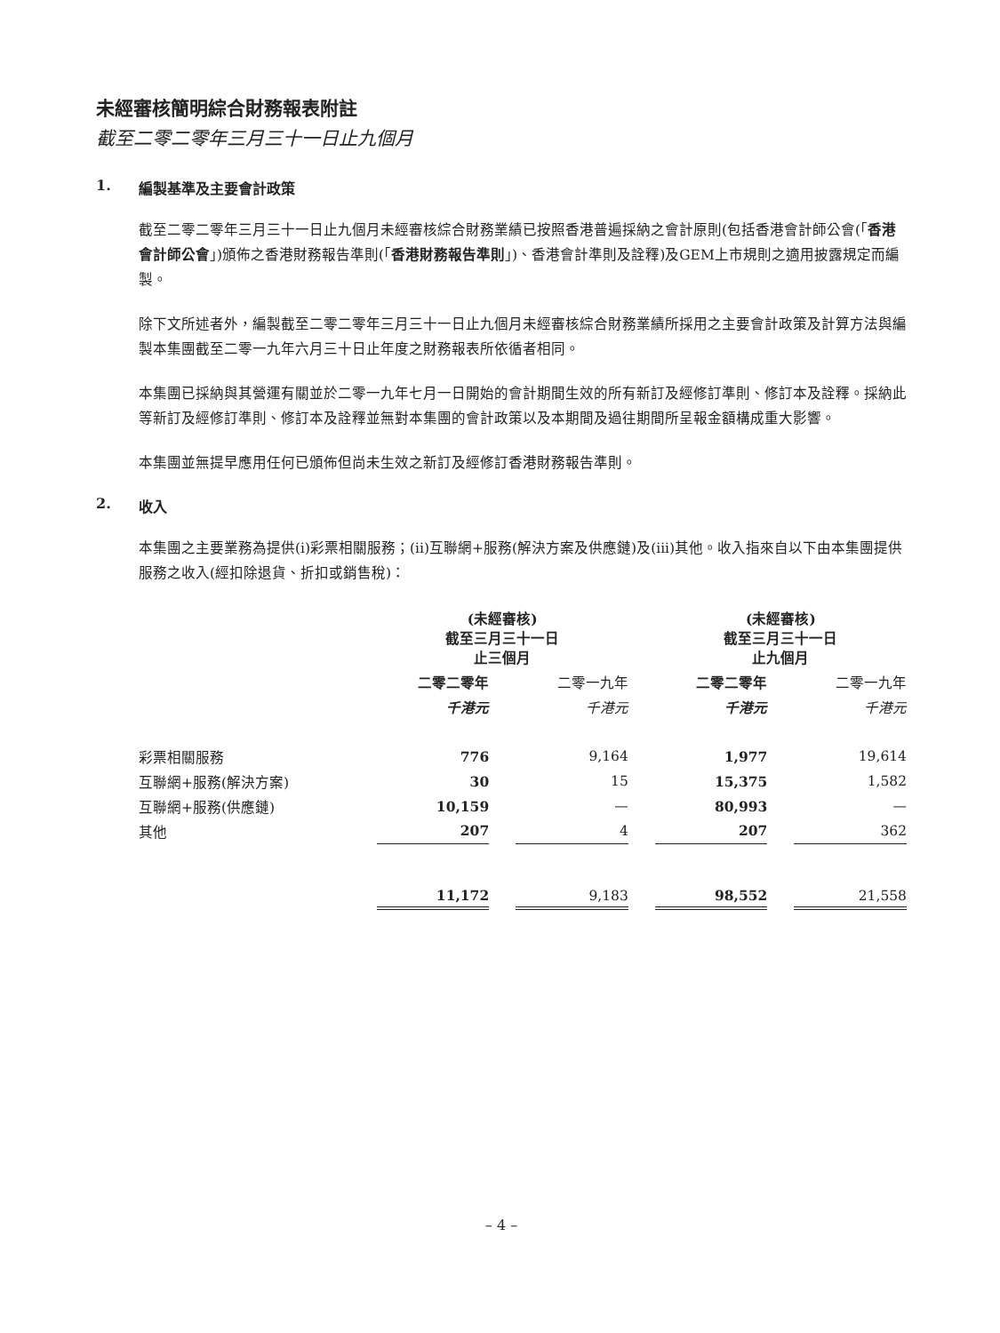未經審核簡明綜合財務報表附註
截至二零二零年三月三十一日止九個月
1. 編製基準及主要會計政策
截至二零二零年三月三十一日止九個月未經審核綜合財務業績已按照香港普遍採納之會計原則(包括香港會計師公會(「香港會計師公會」)頒佈之香港財務報告準則(「香港財務報告準則」)、香港會計準則及詮釋)及GEM上市規則之適用披露規定而編製。
除下文所述者外，編製截至二零二零年三月三十一日止九個月未經審核綜合財務業績所採用之主要會計政策及計算方法與編製本集團截至二零一九年六月三十日止年度之財務報表所依循者相同。
本集團已採納與其營運有關並於二零一九年七月一日開始的會計期間生效的所有新訂及經修訂準則、修訂本及詮釋。採納此等新訂及經修訂準則、修訂本及詮釋並無對本集團的會計政策以及本期間及過往期間所呈報金額構成重大影響。
本集團並無提早應用任何已頒佈但尚未生效之新訂及經修訂香港財務報告準則。
2. 收入
本集團之主要業務為提供(i)彩票相關服務；(ii)互聯網+服務(解決方案及供應鏈)及(iii)其他。收入指來自以下由本集團提供服務之收入(經扣除退貨、折扣或銷售稅)：
| | (未經審核) 截至三月三十一日 止三個月 | | | | (未經審核) 截至三月三十一日 止九個月 | | |
| --- | --- | --- | --- | --- | --- | --- | --- |
| | 二零二零年 | | 二零一九年 | | 二零二零年 | | 二零一九年 |
| | 千港元 | | 千港元 | | 千港元 | | 千港元 |
| 彩票相關服務 | 776 | | 9,164 | | 1,977 | | 19,614 |
| 互聯網+服務(解決方案) | 30 | | 15 | | 15,375 | | 1,582 |
| 互聯網+服務(供應鏈) | 10,159 | | — | | 80,993 | | — |
| 其他 | 207 | | 4 | | 207 | | 362 |
| | 11,172 | | 9,183 | | 98,552 | | 21,558 |
– 4 –